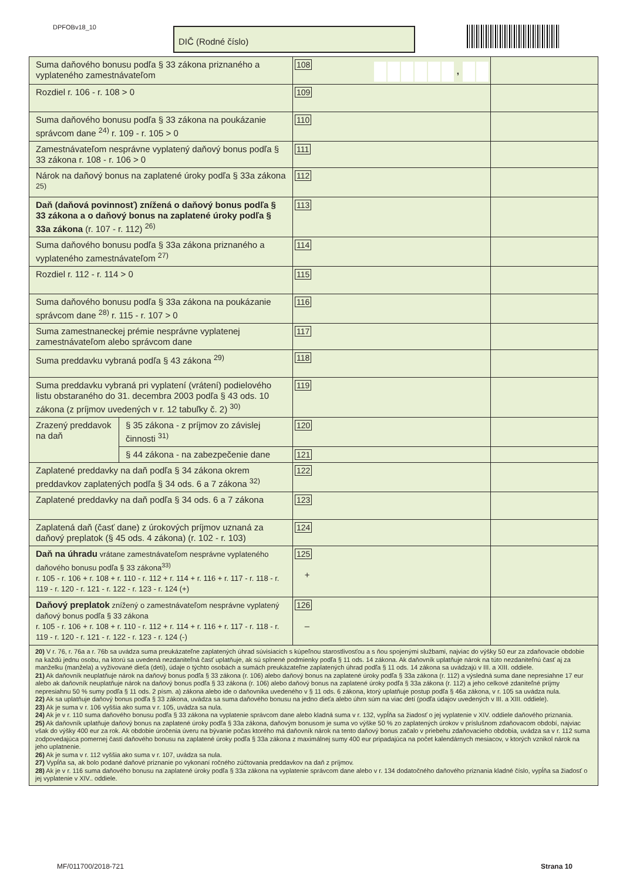DPFOBv18_10 DIČ (Rodné číslo)
| Suma daňového bonusu podľa § 33 zákona priznaného a vyplateného zamestnávateľom | | 108 , | |
| Rozdiel r. 106 - r. 108 > 0 | | 109 | |
| Suma daňového bonusu podľa § 33 zákona na poukázanie správcom dane <sup>24)</sup> r. 109 - r. 105 > 0 | | 110 | |
| Zamestnávateľom nesprávne vyplatený daňový bonus podľa § 33 zákona r. 108 - r. 106 > 0 | | 111 | |
| Nárok na daňový bonus na zaplatené úroky podľa § 33a zákona <sup>25)</sup> | | 112 | |
| Daň (daňová povinnosť) znížená o daňový bonus podľa § 33 zákona a o daňový bonus na zaplatené úroky podľa § 33a zákona (r. 107 - r. 112) <sup>26)</sup> | | 113 | |
| Suma daňového bonusu podľa § 33a zákona priznaného a vyplateného zamestnávateľom <sup>27)</sup> | | 114 | |
| Rozdiel r. 112 - r. 114 > 0 | | 115 | |
| Suma daňového bonusu podľa § 33a zákona na poukázanie správcom dane <sup>28)</sup> r. 115 - r. 107 > 0 | | 116 | |
| Suma zamestnaneckej prémie nesprávne vyplatenej zamestnávateľom alebo správcom dane | | 117 | |
| Suma preddavku vybraná podľa § 43 zákona <sup>29)</sup> | | 118 | |
| Suma preddavku vybraná pri vyplatení (vrátení) podielového listu obstaraného do 31. decembra 2003 podľa § 43 ods. 10 zákona (z príjmov uvedených v r. 12 tabuľky č. 2) <sup>30)</sup> | | 119 | |
| Zrazený preddavok na daň | § 35 zákona - z príjmov zo závislej činnosti <sup>31)</sup> | 120 | |
| | § 44 zákona - na zabezpečenie dane | 121 | |
| Zaplatené preddavky na daň podľa § 34 zákona okrem preddavkov zaplatených podľa § 34 ods. 6 a 7 zákona <sup>32)</sup> | | 122 | |
| Zaplatené preddavky na daň podľa § 34 ods. 6 a 7 zákona | | 123 | |
| Zaplatená daň (časť dane) z úrokových príjmov uznaná za daňový preplatok (§ 45 ods. 4 zákona) (r. 102 - r. 103) | | 124 | |
| Daň na úhradu vrátane zamestnávateľom nesprávne vyplateného daňového bonusu podľa § 33 zákona<sup>33)</sup> r. 105 - r. 106 + r. 108 + r. 110 - r. 112 + r. 114 + r. 116 + r. 117 - r. 118 - r. 119 - r. 120 - r. 121 - r. 122 - r. 123 - r. 124 (+) | | 125 + | |
| Daňový preplatok znížený o zamestnávateľom nesprávne vyplatený daňový bonus podľa § 33 zákona r. 105 - r. 106 + r. 108 + r. 110 - r. 112 + r. 114 + r. 116 + r. 117 - r. 118 - r. 119 - r. 120 - r. 121 - r. 122 - r. 123 - r. 124 (-) | | 126 – | |
| 20) V r. 76, r. 76a a r. 76b sa uvádza suma preukázateľne zaplatených úhrad súvisiacich s kúpeľnou starostlivosťou a s ňou spojenými službami, najviac do výšky 50 eur za zdaňovacie obdobie na každú jednu osobu, na ktorú sa uvedená nezdaniteľná časť uplatňuje, ak sú splnené podmienky podľa § 11 ods. 14 zákona. Ak daňovník uplatňuje nárok na túto nezdaniteľnú časť aj za manželku (manžela) a vyživované dieťa (deti), údaje o týchto osobách a sumách preukázateľne zaplatených úhrad podľa § 11 ods. 14 zákona sa uvádzajú v III. a XIII. oddiele. 21) Ak daňovník neuplatňuje nárok na daňový bonus podľa § 33 zákona (r. 106) alebo daňový bonus na zaplatené úroky podľa § 33a zákona (r. 112) a výsledná suma dane nepresiahne 17 eur alebo ak daňovník neuplatňuje nárok na daňový bonus podľa § 33 zákona (r. 106) alebo daňový bonus na zaplatené úroky podľa § 33a zákona (r. 112) a jeho celkové zdaniteľné príjmy nepresiahnu 50 % sumy podľa § 11 ods. 2 písm. a) zákona alebo ide o daňovníka uvedeného v § 11 ods. 6 zákona, ktorý uplatňuje postup podľa § 46a zákona, v r. 105 sa uvádza nula. 22) Ak sa uplatňuje daňový bonus podľa § 33 zákona, uvádza sa suma daňového bonusu na jedno dieťa alebo úhrn súm na viac detí (podľa údajov uvedených v III. a XIII. oddiele). 23) Ak je suma v r. 106 vyššia ako suma v r. 105, uvádza sa nula. 24) Ak je v r. 110 suma daňového bonusu podľa § 33 zákona na vyplatenie správcom dane alebo kladná suma v r. 132, vypĺňa sa žiadosť o jej vyplatenie v XIV. oddiele daňového priznania. 25) Ak daňovník uplatňuje daňový bonus na zaplatené úroky podľa § 33a zákona, daňovým bonusom je suma vo výške 50 % zo zaplatených úrokov v príslušnom zdaňovacom období, najviac však do výšky 400 eur za rok. Ak obdobie úročenia úveru na bývanie počas ktorého má daňovník nárok na tento daňový bonus začalo v priebehu zdaňovacieho obdobia, uvádza sa v r. 112 suma zodpovedajúca pomernej časti daňového bonusu na zaplatené úroky podľa § 33a zákona z maximálnej sumy 400 eur pripadajúca na počet kalendárnych mesiacov, v ktorých vznikol nárok na jeho uplatnenie. 26) Ak je suma v r. 112 vyššia ako suma v r. 107, uvádza sa nula. 27) Vypĺňa sa, ak bolo podané daňové priznanie po vykonaní ročného zúčtovania preddavkov na daň z príjmov. 28) Ak je v r. 116 suma daňového bonusu na zaplatené úroky podľa § 33a zákona na vyplatenie správcom dane alebo v r. 134 dodatočného daňového priznania kladné číslo, vypĺňa sa žiadosť o jej vyplatenie v XIV.. oddiele. | | | |
MF/011700/2018-721 Strana 10